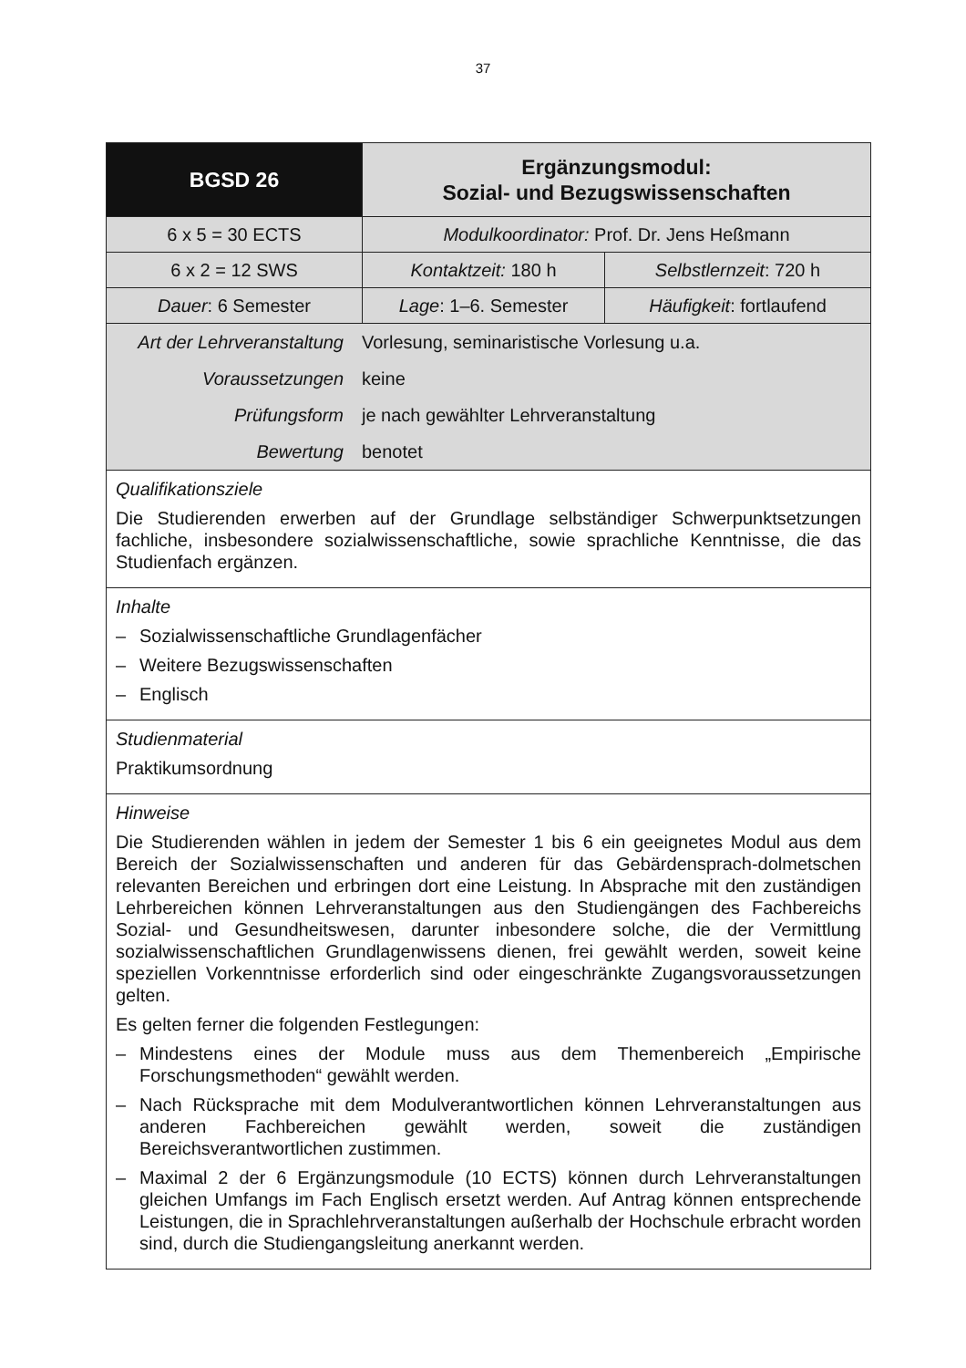37
| BGSD 26 | Ergänzungsmodul: Sozial- und Bezugswissenschaften | |
| 6 x 5 = 30 ECTS | Modulkoordinator: Prof. Dr. Jens Heßmann | |
| 6 x 2 = 12 SWS | Kontaktzeit: 180 h | Selbstlernzeit : 720 h |
| Dauer : 6 Semester | Lage : 1–6. Semester | Häufigkeit : fortlaufend |
| / Art der Lehrveranstaltung / Vorlesung, seminaristische Vorlesung u.a. / / Voraussetzungen / keine / / Prüfungsform / je nach gewählter Lehrveranstaltung / / Bewertung / benotet / | | |
| Qualifikationsziele Die Studierenden erwerben auf der Grundlage selbständiger Schwerpunktsetzungen fachliche, insbesondere sozialwissenschaftliche, sowie sprachliche Kenntnisse, die das Studienfach ergänzen. | | |
| Inhalte – Sozialwissenschaftliche Grundlagenfächer – Weitere Bezugswissenschaften – Englisch | | |
| Studienmaterial Praktikumsordnung | | |
| Hinweise Die Studierenden wählen in jedem der Semester 1 bis 6 ein geeignetes Modul aus dem Bereich der Sozialwissenschaften und anderen für das Gebärdensprach-dolmetschen relevanten Bereichen und erbringen dort eine Leistung. In Absprache mit den zuständigen Lehrbereichen können Lehrveranstaltungen aus den Studiengängen des Fachbereichs Sozial- und Gesundheitswesen, darunter inbesondere solche, die der Vermittlung sozialwissenschaftlichen Grundlagenwissens dienen, frei gewählt werden, soweit keine speziellen Vorkenntnisse erforderlich sind oder eingeschränkte Zugangsvoraussetzungen gelten. Es gelten ferner die folgenden Festlegungen: – Mindestens eines der Module muss aus dem Themenbereich „Empirische Forschungsmethoden“ gewählt werden. – Nach Rücksprache mit dem Modulverantwortlichen können Lehrveranstaltungen aus anderen Fachbereichen gewählt werden, soweit die zuständigen Bereichsverantwortlichen zustimmen. – Maximal 2 der 6 Ergänzungsmodule (10 ECTS) können durch Lehrveranstaltungen gleichen Umfangs im Fach Englisch ersetzt werden. Auf Antrag können entsprechende Leistungen, die in Sprachlehrveranstaltungen außerhalb der Hochschule erbracht worden sind, durch die Studiengangsleitung anerkannt werden. | | |